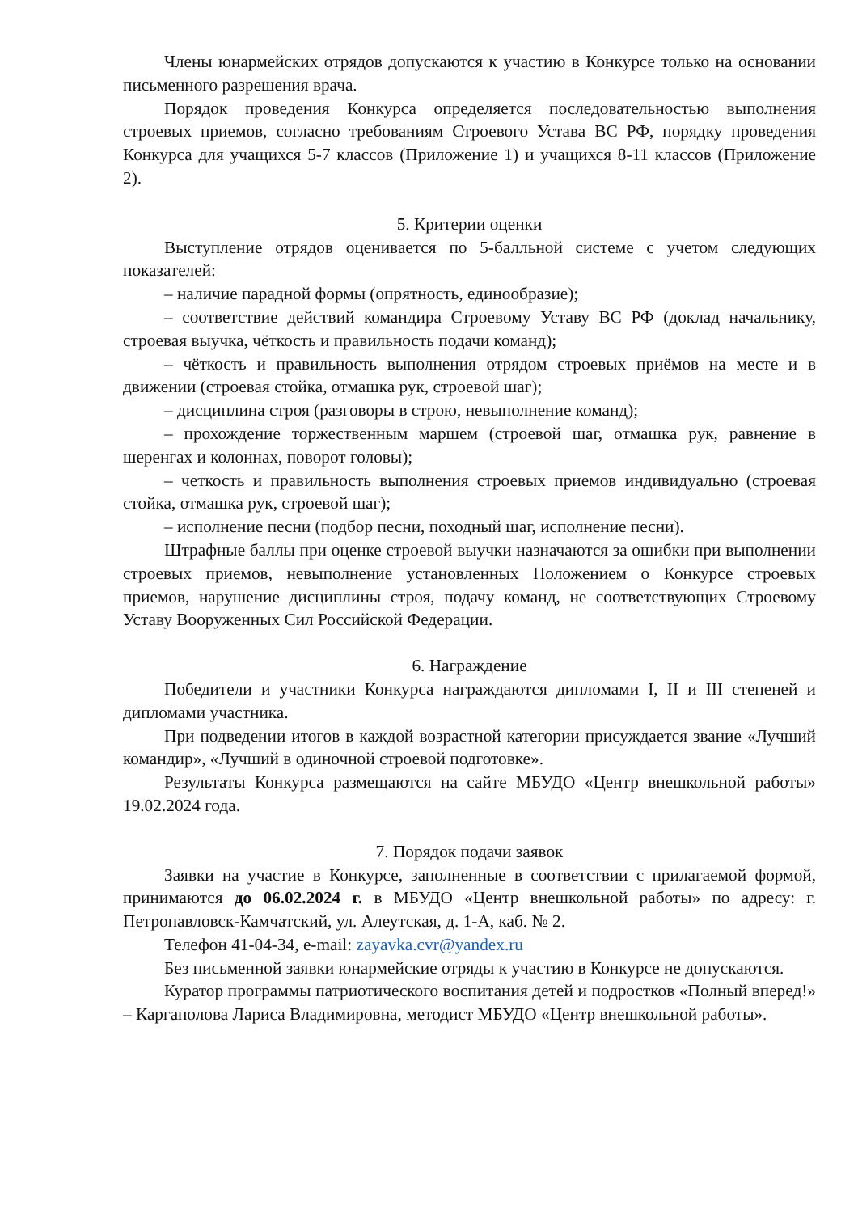Члены юнармейских отрядов допускаются к участию в Конкурсе только на основании письменного разрешения врача.
Порядок проведения Конкурса определяется последовательностью выполнения строевых приемов, согласно требованиям Строевого Устава ВС РФ, порядку проведения Конкурса для учащихся 5-7 классов (Приложение 1) и учащихся 8-11 классов (Приложение 2).
5. Критерии оценки
Выступление отрядов оценивается по 5-балльной системе с учетом следующих показателей:
– наличие парадной формы (опрятность, единообразие);
– соответствие действий командира Строевому Уставу ВС РФ (доклад начальнику, строевая выучка, чёткость и правильность подачи команд);
– чёткость и правильность выполнения отрядом строевых приёмов на месте и в движении (строевая стойка, отмашка рук, строевой шаг);
– дисциплина строя (разговоры в строю, невыполнение команд);
– прохождение торжественным маршем (строевой шаг, отмашка рук, равнение в шеренгах и колоннах, поворот головы);
– четкость и правильность выполнения строевых приемов индивидуально (строевая стойка, отмашка рук, строевой шаг);
– исполнение песни (подбор песни, походный шаг, исполнение песни).
Штрафные баллы при оценке строевой выучки назначаются за ошибки при выполнении строевых приемов, невыполнение установленных Положением о Конкурсе строевых приемов, нарушение дисциплины строя, подачу команд, не соответствующих Строевому Уставу Вооруженных Сил Российской Федерации.
6. Награждение
Победители и участники Конкурса награждаются дипломами I, II и III степеней и дипломами участника.
При подведении итогов в каждой возрастной категории присуждается звание «Лучший командир», «Лучший в одиночной строевой подготовке».
Результаты Конкурса размещаются на сайте МБУДО «Центр внешкольной работы» 19.02.2024 года.
7. Порядок подачи заявок
Заявки на участие в Конкурсе, заполненные в соответствии с прилагаемой формой, принимаются до 06.02.2024 г. в МБУДО «Центр внешкольной работы» по адресу: г. Петропавловск-Камчатский, ул. Алеутская, д. 1-А, каб. № 2.
Телефон 41-04-34, e-mail: zayavka.cvr@yandex.ru
Без письменной заявки юнармейские отряды к участию в Конкурсе не допускаются.
Куратор программы патриотического воспитания детей и подростков «Полный вперед!» – Каргаполова Лариса Владимировна, методист МБУДО «Центр внешкольной работы».